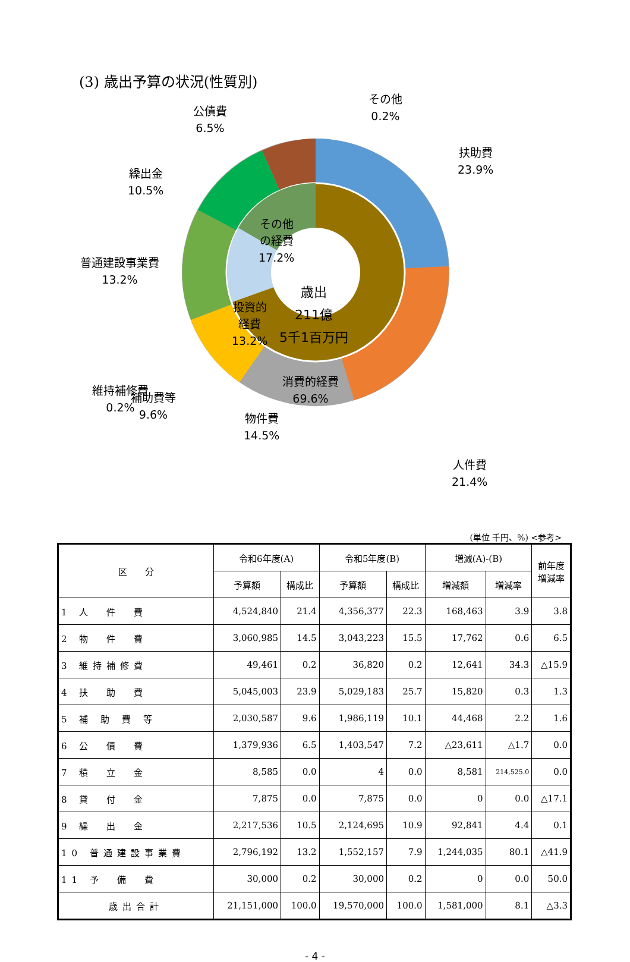(3) 歳出予算の状況(性質別)
公債費
6.5%
その他
0.2%
扶助費
23.9%
繰出金
10.5%
普通建設事業費
13.2%
その他
の経費
17.2%
投資的
経費
13.2%
歳出
211億
5千1百万円
消費的経費
69.6%
維持補修費
0.2%
人件費
21.4%
補助費等
9.6%
物件費
14.5%
(単位 千円、%) <参考>
| 区 分 | 令和6年度(A) | | 令和5年度(B) | | 増減(A)-(B) | | 前年度 増減率 |
| --- | --- | --- | --- | --- | --- | --- | --- |
| | 予算額 | 構成比 | 予算額 | 構成比 | 増減額 | 増減率 | |
| 1 人 件 費 | 4,524,840 | 21.4 | 4,356,377 | 22.3 | 168,463 | 3.9 | 3.8 |
| 2 物 件 費 | 3,060,985 | 14.5 | 3,043,223 | 15.5 | 17,762 | 0.6 | 6.5 |
| 3 維持補修費 | 49,461 | 0.2 | 36,820 | 0.2 | 12,641 | 34.3 | △15.9 |
| 4 扶 助 費 | 5,045,003 | 23.9 | 5,029,183 | 25.7 | 15,820 | 0.3 | 1.3 |
| 5 補 助 費 等 | 2,030,587 | 9.6 | 1,986,119 | 10.1 | 44,468 | 2.2 | 1.6 |
| 6 公 債 費 | 1,379,936 | 6.5 | 1,403,547 | 7.2 | △23,611 | △1.7 | 0.0 |
| 7 積 立 金 | 8,585 | 0.0 | 4 | 0.0 | 8,581 | 214,525.0 | 0.0 |
| 8 貸 付 金 | 7,875 | 0.0 | 7,875 | 0.0 | 0 | 0.0 | △17.1 |
| 9 繰 出 金 | 2,217,536 | 10.5 | 2,124,695 | 10.9 | 92,841 | 4.4 | 0.1 |
| 10 普通建設事業費 | 2,796,192 | 13.2 | 1,552,157 | 7.9 | 1,244,035 | 80.1 | △41.9 |
| 11 予 備 費 | 30,000 | 0.2 | 30,000 | 0.2 | 0 | 0.0 | 50.0 |
| 歳出合計 | 21,151,000 | 100.0 | 19,570,000 | 100.0 | 1,581,000 | 8.1 | △3.3 |
- 4 -